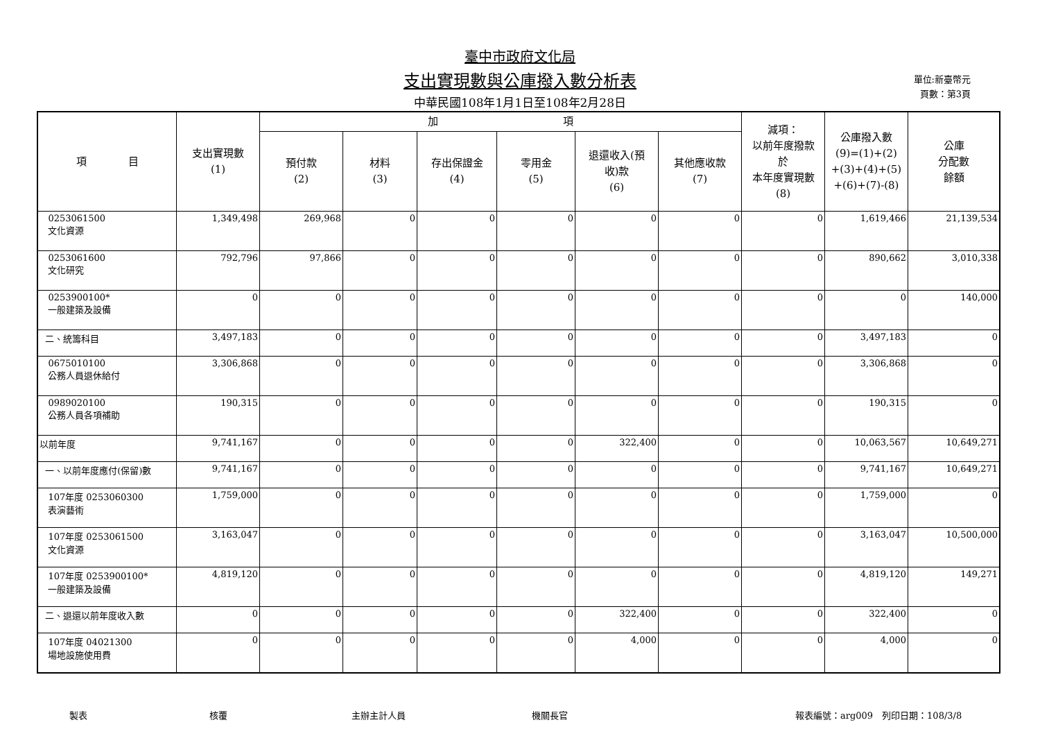臺中市政府文化局
支出實現數與公庫撥入數分析表
中華民國108年1月1日至108年2月28日
單位:新臺幣元
頁數：第3頁
| 項 目 | 支出實現數 (1) | 加 項 | | | | | | 減項： 以前年度撥款 於 本年度實現數 (8) | 公庫撥入數 (9)=(1)+(2) +(3)+(4)+(5) +(6)+(7)-(8) | 公庫 分配數 餘額 |
| --- | --- | --- | --- | --- | --- | --- | --- | --- | --- | --- |
| | | 預付款 (2) | 材料 (3) | 存出保證金 (4) | 零用金 (5) | 退還收入(預 收)款 (6) | 其他應收款 (7) | | | |
| 0253061500 文化資源 | 1,349,498 | 269,968 | 0 | 0 | 0 | 0 | 0 | 0 | 1,619,466 | 21,139,534 |
| 0253061600 文化研究 | 792,796 | 97,866 | 0 | 0 | 0 | 0 | 0 | 0 | 890,662 | 3,010,338 |
| 0253900100* 一般建築及設備 | 0 | 0 | 0 | 0 | 0 | 0 | 0 | 0 | 0 | 140,000 |
| 二、統籌科目 | 3,497,183 | 0 | 0 | 0 | 0 | 0 | 0 | 0 | 3,497,183 | 0 |
| 0675010100 公務人員退休給付 | 3,306,868 | 0 | 0 | 0 | 0 | 0 | 0 | 0 | 3,306,868 | 0 |
| 0989020100 公務人員各項補助 | 190,315 | 0 | 0 | 0 | 0 | 0 | 0 | 0 | 190,315 | 0 |
| 以前年度 | 9,741,167 | 0 | 0 | 0 | 0 | 322,400 | 0 | 0 | 10,063,567 | 10,649,271 |
| 一、以前年度應付(保留)數 | 9,741,167 | 0 | 0 | 0 | 0 | 0 | 0 | 0 | 9,741,167 | 10,649,271 |
| 107年度 0253060300 表演藝術 | 1,759,000 | 0 | 0 | 0 | 0 | 0 | 0 | 0 | 1,759,000 | 0 |
| 107年度 0253061500 文化資源 | 3,163,047 | 0 | 0 | 0 | 0 | 0 | 0 | 0 | 3,163,047 | 10,500,000 |
| 107年度 0253900100* 一般建築及設備 | 4,819,120 | 0 | 0 | 0 | 0 | 0 | 0 | 0 | 4,819,120 | 149,271 |
| 二、退還以前年度收入數 | 0 | 0 | 0 | 0 | 0 | 322,400 | 0 | 0 | 322,400 | 0 |
| 107年度 04021300 場地設施使用費 | 0 | 0 | 0 | 0 | 0 | 4,000 | 0 | 0 | 4,000 | 0 |
製表 核覆 主辦主計人員 機關長官 報表編號：arg009　列印日期：108/3/8